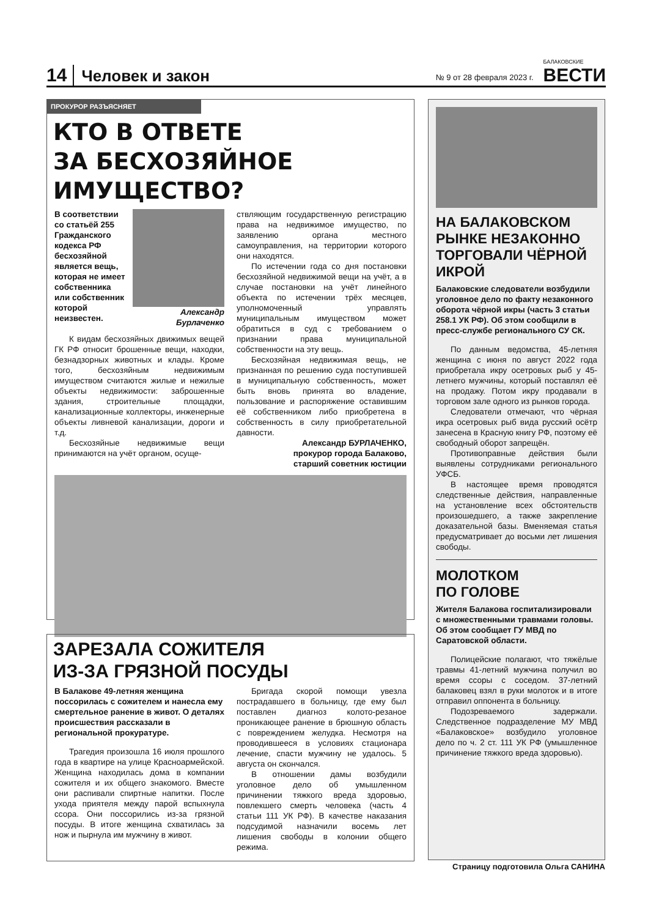14 Человек и закон № 9 от 28 февраля 2023 г. БАЛАКОВСКИЕ
ВЕСТИ
ПРОКУРОР РАЗЪЯСНЯЕТ
КТО В ОТВЕТЕ
ЗА БЕСХОЗЯЙНОЕ ИМУЩЕСТВО?
В соответствии со статьёй 255 Гражданского кодекса РФ бесхозяйной является вещь, которая не имеет собственника или собственник которой неизвестен.
Александр Бурлаченко
К видам бесхозяйных движимых вещей ГК РФ относит брошенные вещи, находки, безнадзорных животных и клады. Кроме того, бесхозяйным недвижимым имуществом считаются жилые и нежилые объекты недвижимости: заброшенные здания, строительные площадки, канализационные коллекторы, инженерные объекты ливневой канализации, дороги и т.д.
Бесхозяйные недвижимые вещи принимаются на учёт органом, осуще-
ствляющим государственную регистрацию права на недвижимое имущество, по заявлению органа местного самоуправления, на территории которого они находятся.
По истечении года со дня постановки бесхозяйной недвижимой вещи на учёт, а в случае постановки на учёт линейного объекта по истечении трёх месяцев, уполномоченный управлять муниципальным имуществом может обратиться в суд с требованием о признании права муниципальной собственности на эту вещь.
Бесхозяйная недвижимая вещь, не признанная по решению суда поступившей в муниципальную собственность, может быть вновь принята во владение, пользование и распоряжение оставившим её собственником либо приобретена в собственность в силу приобретательной давности.
Александр БУРЛАЧЕНКО,
прокурор города Балаково,
старший советник юстиции
НА БАЛАКОВСКОМ РЫНКЕ НЕЗАКОННО ТОРГОВАЛИ ЧЁРНОЙ ИКРОЙ
Балаковские следователи возбудили уголовное дело по факту незаконного оборота чёрной икры (часть 3 статьи 258.1 УК РФ). Об этом сообщили в пресс-службе регионального СУ СК.
По данным ведомства, 45-летняя женщина с июня по август 2022 года приобретала икру осетровых рыб у 45-летнего мужчины, который поставлял её на продажу. Потом икру продавали в торговом зале одного из рынков города.
Следователи отмечают, что чёрная икра осетровых рыб вида русский осётр занесена в Красную книгу РФ, поэтому её свободный оборот запрещён.
Противоправные действия были выявлены сотрудниками регионального УФСБ.
В настоящее время проводятся следственные действия, направленные на установление всех обстоятельств произошедшего, а также закрепление доказательной базы. Вменяемая статья предусматривает до восьми лет лишения свободы.
МОЛОТКОМ
ПО ГОЛОВЕ
Жителя Балакова госпитализировали с множественными травмами головы. Об этом сообщает ГУ МВД по Саратовской области.
Полицейские полагают, что тяжёлые травмы 41-летний мужчина получил во время ссоры с соседом. 37-летний балаковец взял в руки молоток и в итоге отправил оппонента в больницу.
Подозреваемого задержали. Следственное подразделение МУ МВД «Балаковское» возбудило уголовное дело по ч. 2 ст. 111 УК РФ (умышленное причинение тяжкого вреда здоровью).
ЗАРЕЗАЛА СОЖИТЕЛЯ
ИЗ-ЗА ГРЯЗНОЙ ПОСУДЫ
В Балакове 49-летняя женщина поссорилась с сожителем и нанесла ему смертельное ранение в живот. О деталях происшествия рассказали в региональной прокуратуре.
Трагедия произошла 16 июля прошлого года в квартире на улице Красноармейской. Женщина находилась дома в компании сожителя и их общего знакомого. Вместе они распивали спиртные напитки. После ухода приятеля между парой вспыхнула ссора. Они поссорились из-за грязной посуды. В итоге женщина схватилась за нож и пырнула им мужчину в живот.
Бригада скорой помощи увезла пострадавшего в больницу, где ему был поставлен диагноз колото-резаное проникающее ранение в брюшную область с повреждением желудка. Несмотря на проводившееся в условиях стационара лечение, спасти мужчину не удалось. 5 августа он скончался.
В отношении дамы возбудили уголовное дело об умышленном причинении тяжкого вреда здоровью, повлекшего смерть человека (часть 4 статьи 111 УК РФ). В качестве наказания подсудимой назначили восемь лет лишения свободы в колонии общего режима.
Страницу подготовила Ольга САНИНА